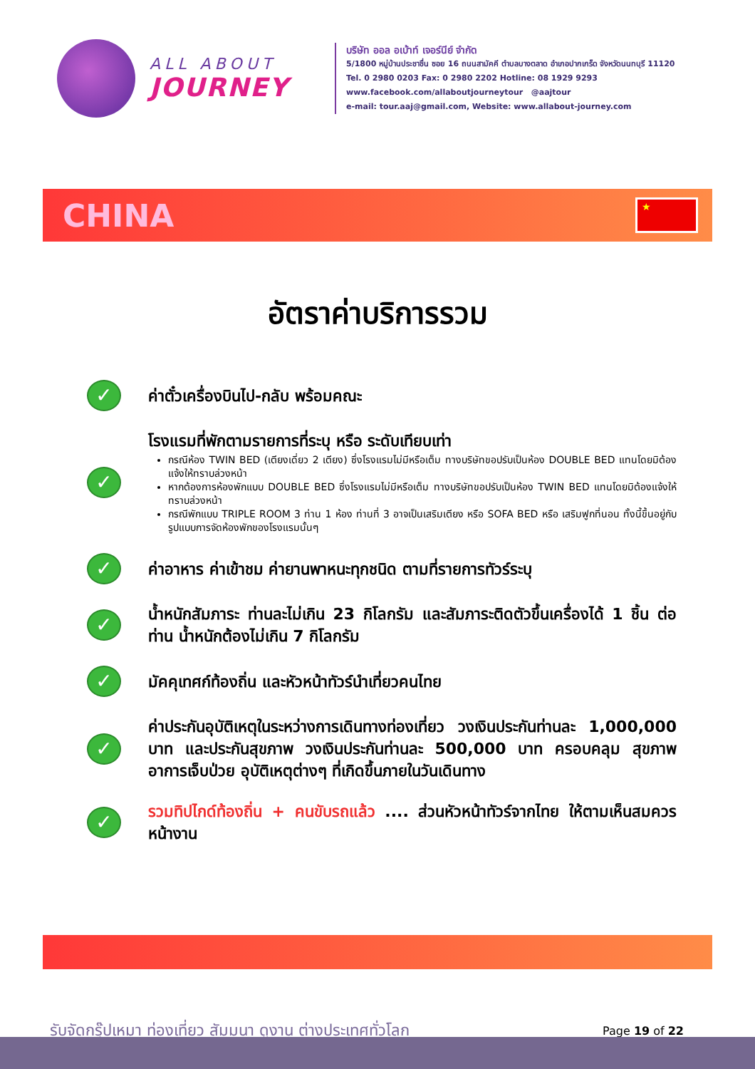ALL ABOUT
JOURNEY
บริษัท ออล อเบ้าท์ เจอร์นีย์ จำกัด
5/1800 หมู่บ้านประชาชื่น ซอย 16 ถนนสามัคคี ตำบลบางตลาด อำเภอปากเกร็ด จังหวัดนนทบุรี 11120
Tel. 0 2980 0203 Fax: 0 2980 2202 Hotline: 08 1929 9293
www.facebook.com/allaboutjourneytour @aajtour
e-mail: tour.aaj@gmail.com, Website: www.allabout-journey.com
CHINA
★
อัตราค่าบริการรวม
✓
ค่าตั๋วเครื่องบินไป-กลับ พร้อมคณะ
✓
โรงแรมที่พักตามรายการที่ระบุ หรือ ระดับเทียบเท่า
กรณีห้อง TWIN BED (เตียงเดี่ยว 2 เตียง) ซึ่งโรงแรมไม่มีหรือเต็ม ทางบริษัทขอปรับเป็นห้อง DOUBLE BED แทนโดยมิต้องแจ้งให้ทราบล่วงหน้า
หากต้องการห้องพักแบบ DOUBLE BED ซึ่งโรงแรมไม่มีหรือเต็ม ทางบริษัทขอปรับเป็นห้อง TWIN BED แทนโดยมิต้องแจ้งให้ทราบล่วงหน้า
กรณีพักแบบ TRIPLE ROOM 3 ท่าน 1 ห้อง ท่านที่ 3 อาจเป็นเสริมเตียง หรือ SOFA BED หรือ เสริมฟูกที่นอน ทั้งนี้ขึ้นอยู่กับรูปแบบการจัดห้องพักของโรงแรมนั้นๆ
✓
ค่าอาหาร ค่าเข้าชม ค่ายานพาหนะทุกชนิด ตามที่รายการทัวร์ระบุ
✓
น้ำหนักสัมภาระ ท่านละไม่เกิน 23 กิโลกรัม และสัมภาระติดตัวขึ้นเครื่องได้ 1 ชิ้น ต่อท่าน น้ำหนักต้องไม่เกิน 7 กิโลกรัม
✓
มัคคุเทศก์ท้องถิ่น และหัวหน้าทัวร์นำเที่ยวคนไทย
✓
ค่าประกันอุบัติเหตุในระหว่างการเดินทางท่องเที่ยว วงเงินประกันท่านละ 1,000,000 บาท และประกันสุขภาพ วงเงินประกันท่านละ 500,000 บาท ครอบคลุม สุขภาพ อาการเจ็บป่วย อุบัติเหตุต่างๆ ที่เกิดขึ้นภายในวันเดินทาง
✓
รวมทิปไกด์ท้องถิ่น + คนขับรถแล้ว .... ส่วนหัวหน้าทัวร์จากไทย ให้ตามเห็นสมควรหน้างาน
รับจัดกรุ๊ปเหมา ท่องเที่ยว สัมมนา ดูงาน ต่างประเทศทั่วโลก Page 19 of 22